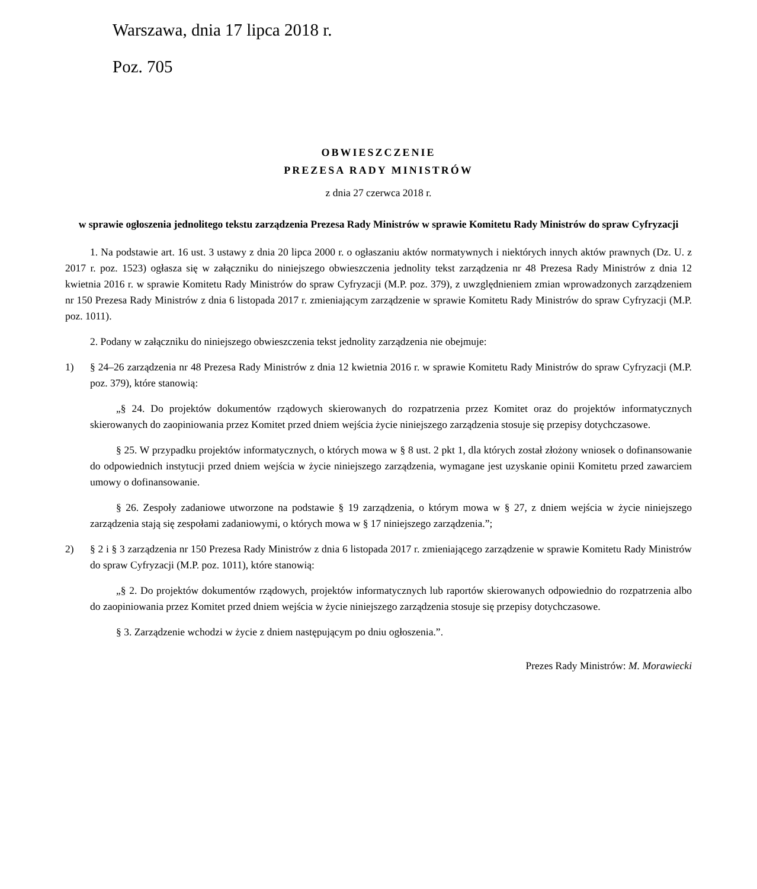Warszawa, dnia 17 lipca 2018 r.
Poz. 705
OBWIESZCZENIE
PREZESA RADY MINISTRÓW
z dnia 27 czerwca 2018 r.
w sprawie ogłoszenia jednolitego tekstu zarządzenia Prezesa Rady Ministrów w sprawie Komitetu Rady Ministrów do spraw Cyfryzacji
1. Na podstawie art. 16 ust. 3 ustawy z dnia 20 lipca 2000 r. o ogłaszaniu aktów normatywnych i niektórych innych aktów prawnych (Dz. U. z 2017 r. poz. 1523) ogłasza się w załączniku do niniejszego obwieszczenia jednolity tekst zarządzenia nr 48 Prezesa Rady Ministrów z dnia 12 kwietnia 2016 r. w sprawie Komitetu Rady Ministrów do spraw Cyfryzacji (M.P. poz. 379), z uwzględnieniem zmian wprowadzonych zarządzeniem nr 150 Prezesa Rady Ministrów z dnia 6 listopada 2017 r. zmieniającym zarządzenie w sprawie Komitetu Rady Ministrów do spraw Cyfryzacji (M.P. poz. 1011).
2. Podany w załączniku do niniejszego obwieszczenia tekst jednolity zarządzenia nie obejmuje:
1) § 24–26 zarządzenia nr 48 Prezesa Rady Ministrów z dnia 12 kwietnia 2016 r. w sprawie Komitetu Rady Ministrów do spraw Cyfryzacji (M.P. poz. 379), które stanowią:
„§ 24. Do projektów dokumentów rządowych skierowanych do rozpatrzenia przez Komitet oraz do projektów informatycznych skierowanych do zaopiniowania przez Komitet przed dniem wejścia życie niniejszego zarządzenia stosuje się przepisy dotychczasowe.
§ 25. W przypadku projektów informatycznych, o których mowa w § 8 ust. 2 pkt 1, dla których został złożony wniosek o dofinansowanie do odpowiednich instytucji przed dniem wejścia w życie niniejszego zarządzenia, wymagane jest uzyskanie opinii Komitetu przed zawarciem umowy o dofinansowanie.
§ 26. Zespoły zadaniowe utworzone na podstawie § 19 zarządzenia, o którym mowa w § 27, z dniem wejścia w życie niniejszego zarządzenia stają się zespołami zadaniowymi, o których mowa w § 17 niniejszego zarządzenia.”;
2) § 2 i § 3 zarządzenia nr 150 Prezesa Rady Ministrów z dnia 6 listopada 2017 r. zmieniającego zarządzenie w sprawie Komitetu Rady Ministrów do spraw Cyfryzacji (M.P. poz. 1011), które stanowią:
„§ 2. Do projektów dokumentów rządowych, projektów informatycznych lub raportów skierowanych odpowiednio do rozpatrzenia albo do zaopiniowania przez Komitet przed dniem wejścia w życie niniejszego zarządzenia stosuje się przepisy dotychczasowe.
§ 3. Zarządzenie wchodzi w życie z dniem następującym po dniu ogłoszenia.”.
Prezes Rady Ministrów: M. Morawiecki